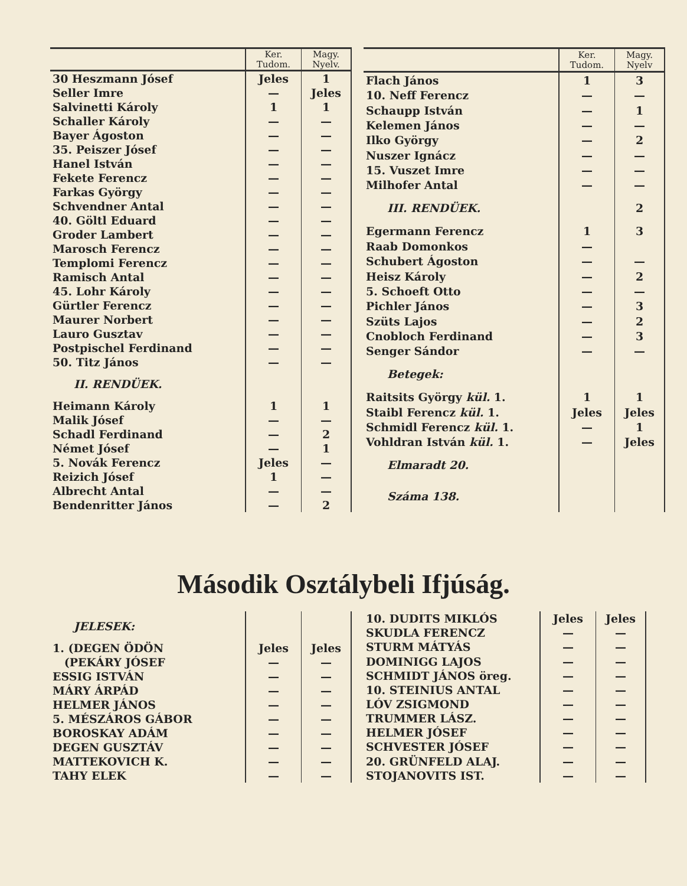| | Ker. Tudom. | Magy. Nyelv. |
| --- | --- | --- |
| 30 Heszmann Jósef | Jeles | 1 |
| Seller Imre | — | Jeles |
| Salvinetti Károly | 1 | 1 |
| Schaller Károly | — | — |
| Bayer Ágoston | — | — |
| 35. Peiszer Jósef | — | — |
| Hanel István | — | — |
| Fekete Ferencz | — | — |
| Farkas György | — | — |
| Schvendner Antal | — | — |
| 40. Göltl Eduard | — | — |
| Groder Lambert | — | — |
| Marosch Ferencz | — | — |
| Templomi Ferencz | — | — |
| Ramisch Antal | — | — |
| 45. Lohr Károly | — | — |
| Gürtler Ferencz | — | — |
| Maurer Norbert | — | — |
| Lauro Gusztav | — | — |
| Postpischel Ferdinand | — | — |
| 50. Titz János | — | — |
| II. RENDÜEK. | | |
| Heimann Károly | 1 | 1 |
| Malik Jósef | — | — |
| Schadl Ferdinand | — | 2 |
| Német Jósef | — | 1 |
| 5. Novák Ferencz | Jeles | — |
| Reizich Jósef | 1 | — |
| Albrecht Antal | — | — |
| Bendenritter János | — | 2 |
| | Ker. Tudom. | Magy. Nyelv |
| --- | --- | --- |
| Flach János | 1 | 3 |
| 10. Neff Ferencz | — | — |
| Schaupp István | — | 1 |
| Kelemen János | — | — |
| Ilko György | — | 2 |
| Nuszer Ignácz | — | — |
| 15. Vuszet Imre | — | — |
| Milhofer Antal | — | — |
| III. RENDÜEK. | | 2 |
| Egermann Ferencz | 1 | 3 |
| Raab Domonkos | — | |
| Schubert Ágoston | — | — |
| Heisz Károly | — | 2 |
| 5. Schoeft Otto | — | — |
| Pichler János | — | 3 |
| Szüts Lajos | — | 2 |
| Cnobloch Ferdinand | — | 3 |
| Senger Sándor | — | — |
| Betegek: | | |
| Raitsits György kül. 1. | 1 | 1 |
| Staibl Ferencz kül. 1. | Jeles | Jeles |
| Schmidl Ferencz kül. 1. | — | 1 |
| Vohldran István kül. 1. | — | Jeles |
| Elmaradt 20. | | |
| Száma 138. | | |
Második Osztálybeli Ifjúság.
| JELESEK: | | |
| 1. (DEGEN ÖDÖN | Jeles | Jeles |
| (PEKÁRY JÓSEF | — | — |
| ESSIG ISTVÁN | — | — |
| MÁRY ÁRPÁD | — | — |
| HELMER JÁNOS | — | — |
| 5. MÉSZÁROS GÁBOR | — | — |
| BOROSKAY ADÁM | — | — |
| DEGEN GUSZTÁV | — | — |
| MATTEKOVICH K. | — | — |
| TAHY ELEK | — | — |
| 10. DUDITS MIKLÓS | Jeles | Jeles |
| SKUDLA FERENCZ | — | — |
| STURM MÁTYÁS | — | — |
| DOMINIGG LAJOS | — | — |
| SCHMIDT JÁNOS öreg. | — | — |
| 10. STEINIUS ANTAL | — | — |
| LÓV ZSIGMOND | — | — |
| TRUMMER LÁSZ. | — | — |
| HELMER JÓSEF | — | — |
| SCHVESTER JÓSEF | — | — |
| 20. GRÜNFELD ALAJ. | — | — |
| STOJANOVITS IST. | — | — |